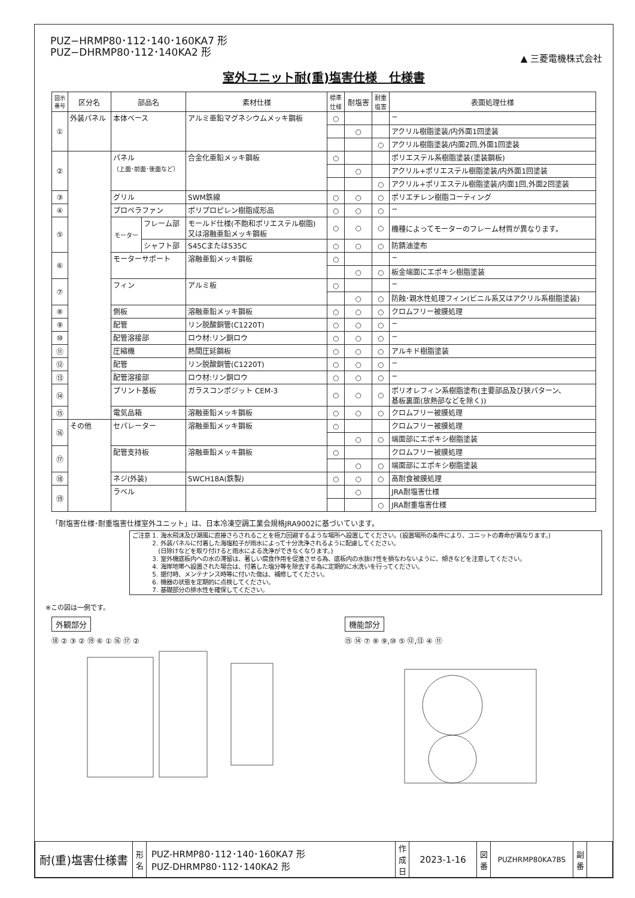PUZ−HRMP80･112･140･160KA7 形
PUZ−DHRMP80･112･140KA2 形
▲ 三菱電機株式会社
室外ユニット耐(重)塩害仕様　仕様書
| 図示 番号 | 区分名 | 部品名 | | 素材仕様 | 標準 仕様 | 耐塩害 | 耐重 塩害 | 表面処理仕様 |
| --- | --- | --- | --- | --- | --- | --- | --- | --- |
| ① | 外装パネル | 本体ベース | | アルミ亜鉛マグネシウムメッキ鋼板 | ○ | | | − |
| | | | | | | ○ | | アクリル樹脂塗装/内外面1回塗装 |
| | | | | | | | ○ | アクリル樹脂塗装/内面2回,外面1回塗装 |
| ② | | パネル （上面･前面･後面など） | | 合金化亜鉛メッキ鋼板 | ○ | | | ポリエステル系樹脂塗装(塗装鋼板) |
| | | | | | | ○ | | アクリル+ポリエステル樹脂塗装/内外面1回塗装 |
| | | | | | | | ○ | アクリル+ポリエステル樹脂塗装/内面1回,外面2回塗装 |
| ③ | | グリル | | SWM鉄線 | ○ | ○ | ○ | ポリエチレン樹脂コーティング |
| ④ | | プロペラファン | | ポリプロピレン樹脂成形品 | ○ | ○ | ○ | − |
| ⑤ | | モーター | フレーム部 | モールド仕様(不飽和ポリエステル樹脂) 又は溶融亜鉛メッキ鋼板 | ○ | ○ | ○ | 機種によってモーターのフレーム材質が異なります。 |
| | | | シャフト部 | S45CまたはS35C | ○ | ○ | ○ | 防錆油塗布 |
| ⑥ | | モーターサポート | | 溶融亜鉛メッキ鋼板 | ○ | | | − |
| | | | | | | ○ | ○ | 板金端面にエポキシ樹脂塗装 |
| ⑦ | | フィン | | アルミ板 | ○ | | | − |
| | | | | | | ○ | ○ | 防蝕･親水性処理フィン(ビニル系又はアクリル系樹脂塗装) |
| ⑧ | | 側板 | | 溶融亜鉛メッキ鋼板 | ○ | ○ | ○ | クロムフリー被膜処理 |
| ⑨ | | 配管 | | リン脱酸銅管(C1220T) | ○ | ○ | ○ | − |
| ⑩ | | 配管溶接部 | | ロウ材:リン銅ロウ | ○ | ○ | ○ | − |
| ⑪ | | 圧縮機 | | 熱間圧延鋼板 | ○ | ○ | ○ | アルキド樹脂塗装 |
| ⑫ | | 配管 | | リン脱酸銅管(C1220T) | ○ | ○ | ○ | − |
| ⑬ | | 配管溶接部 | | ロウ材:リン銅ロウ | ○ | ○ | ○ | − |
| ⑭ | | プリント基板 | | ガラスコンポジット CEM-3 | ○ | ○ | ○ | ポリオレフィン系樹脂塗布(主要部品及び狭パターン、 基板裏面(放熱部などを除く)) |
| ⑮ | | 電気品箱 | | 溶融亜鉛メッキ鋼板 | ○ | ○ | ○ | クロムフリー被膜処理 |
| ⑯ | その他 | セパレーター | | 溶融亜鉛メッキ鋼板 | ○ | | | クロムフリー被膜処理 |
| | | | | | | ○ | ○ | 端面部にエポキシ樹脂塗装 |
| ⑰ | | 配管支持板 | | 溶融亜鉛メッキ鋼板 | ○ | | | クロムフリー被膜処理 |
| | | | | | | ○ | ○ | 端面部にエポキシ樹脂塗装 |
| ⑱ | | ネジ(外装) | | SWCH18A(鉄製) | ○ | ○ | ○ | 高耐食被膜処理 |
| ⑲ | | ラベル | | | | ○ | | JRA耐塩害仕様 |
| | | | | | | | ○ | JRA耐重塩害仕様 |
「耐塩害仕様･耐重塩害仕様室外ユニット」は、日本冷凍空調工業会規格JRA9002に基づいています。
ご注意 1. 海水飛沫及び潮風に直接さらされることを極力回避するような場所へ設置してください。(設置場所の条件により、ユニットの寿命が異なります。)
　　　 2. 外装パネルに付着した海塩粒子が雨水によって十分洗浄されるように配慮してください。
　　　 　(日除けなどを取り付けると雨水による洗浄ができなくなります。)
　　　 3. 室外機底板内への水の滞留は、著しい腐食作用を促進させる為、底板内の水抜け性を損なわないように、傾きなどを注意してください。
　　　 4. 海岸地帯へ設置された場合は、付着した塩分等を除去する為に定期的に水洗いを行ってください。
　　　 5. 据付時、メンテナンス時等に付いた傷は、補修してください。
　　　 6. 機器の状態を定期的に点検してください。
　　　 7. 基礎部分の排水性を確保してください。
※この図は一例です。
外観部分
⑱ ② ③ ② ⑲ ⑥ ① ⑯ ⑰ ②
機能部分
⑮ ⑭ ⑦ ⑧ ⑨,⑩ ⑤ ⑫,⑬ ④ ⑪
| 耐(重)塩害仕様書 | 形 名 | PUZ-HRMP80･112･140･160KA7 形 PUZ-DHRMP80･112･140KA2 形 | 作 成 日 | 2023-1-16 | 図 番 | PUZHRMP80KA7BS | 副 番 | |